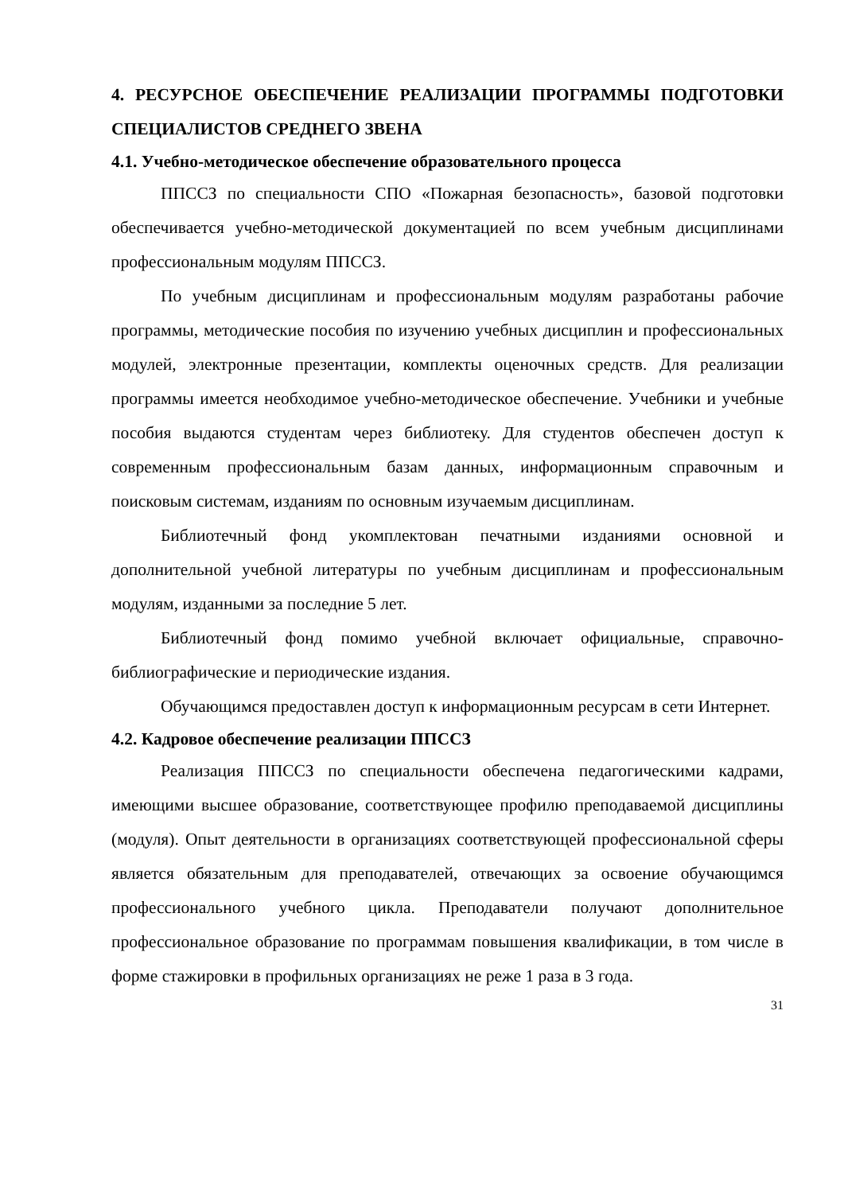4. РЕСУРСНОЕ ОБЕСПЕЧЕНИЕ РЕАЛИЗАЦИИ ПРОГРАММЫ ПОДГОТОВКИ СПЕЦИАЛИСТОВ СРЕДНЕГО ЗВЕНА
4.1. Учебно-методическое обеспечение образовательного процесса
ППССЗ по специальности СПО «Пожарная безопасность», базовой подготовки обеспечивается учебно-методической документацией по всем учебным дисциплинами профессиональным модулям ППССЗ.
По учебным дисциплинам и профессиональным модулям разработаны рабочие программы, методические пособия по изучению учебных дисциплин и профессиональных модулей, электронные презентации, комплекты оценочных средств. Для реализации программы имеется необходимое учебно-методическое обеспечение. Учебники и учебные пособия выдаются студентам через библиотеку. Для студентов обеспечен доступ к современным профессиональным базам данных, информационным справочным и поисковым системам, изданиям по основным изучаемым дисциплинам.
Библиотечный фонд укомплектован печатными изданиями основной и дополнительной учебной литературы по учебным дисциплинам и профессиональным модулям, изданными за последние 5 лет.
Библиотечный фонд помимо учебной включает официальные, справочно-библиографические и периодические издания.
Обучающимся предоставлен доступ к информационным ресурсам в сети Интернет.
4.2. Кадровое обеспечение реализации ППССЗ
Реализация ППССЗ по специальности обеспечена педагогическими кадрами, имеющими высшее образование, соответствующее профилю преподаваемой дисциплины (модуля). Опыт деятельности в организациях соответствующей профессиональной сферы является обязательным для преподавателей, отвечающих за освоение обучающимся профессионального учебного цикла. Преподаватели получают дополнительное профессиональное образование по программам повышения квалификации, в том числе в форме стажировки в профильных организациях не реже 1 раза в 3 года.
31